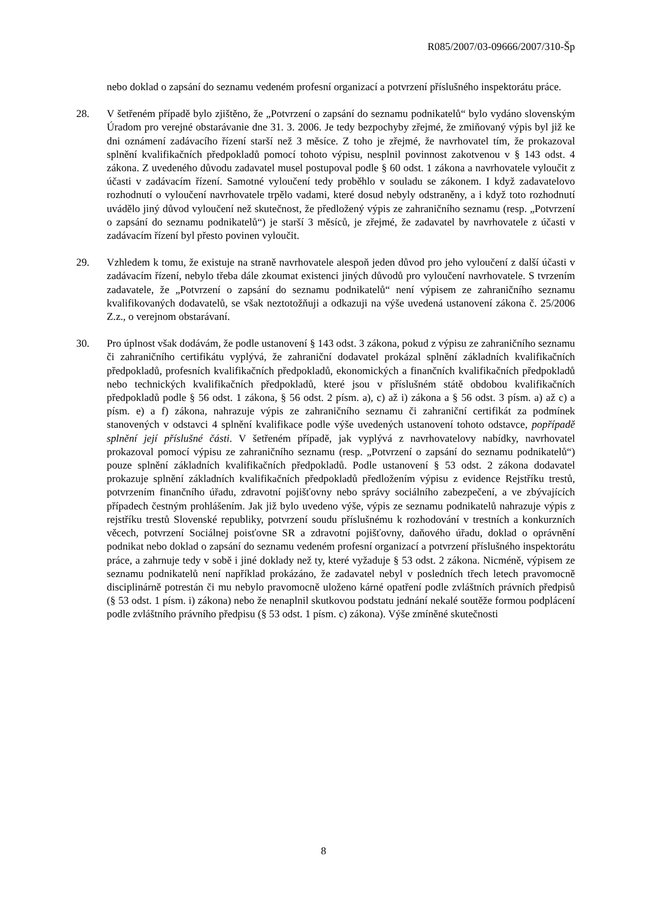R085/2007/03-09666/2007/310-Šp
nebo doklad o zapsání do seznamu vedeném profesní organizací a potvrzení příslušného inspektorátu práce.
28. V šetřeném případě bylo zjištěno, že „Potvrzení o zapsání do seznamu podnikatelů“ bylo vydáno slovenským Úradom pro verejné obstarávanie dne 31. 3. 2006. Je tedy bezpochyby zřejmé, že zmiňovaný výpis byl již ke dni oznámení zadávacího řízení starší než 3 měsíce. Z toho je zřejmé, že navrhovatel tím, že prokazoval splnění kvalifikačních předpokladů pomocí tohoto výpisu, nesplnil povinnost zakotvenou v § 143 odst. 4 zákona. Z uvedeného důvodu zadavatel musel postupoval podle § 60 odst. 1 zákona a navrhovatele vyloučit z účasti v zadávacím řízení. Samotné vyloučení tedy proběhlo v souladu se zákonem. I když zadavatelovo rozhodnutí o vyloučení navrhovatele trpělo vadami, které dosud nebyly odstraněny, a i když toto rozhodnutí uvádělo jiný důvod vyloučení než skutečnost, že předložený výpis ze zahraničního seznamu (resp. „Potvrzení o zapsání do seznamu podnikatelů“) je starší 3 měsíců, je zřejmé, že zadavatel by navrhovatele z účasti v zadávacím řízení byl přesto povinen vyloučit.
29. Vzhledem k tomu, že existuje na straně navrhovatele alespoň jeden důvod pro jeho vyloučení z další účasti v zadávacím řízení, nebylo třeba dále zkoumat existenci jiných důvodů pro vyloučení navrhovatele. S tvrzením zadavatele, že „Potvrzení o zapsání do seznamu podnikatelů“ není výpisem ze zahraničního seznamu kvalifikovaných dodavatelů, se však neztotožňuji a odkazuji na výše uvedená ustanovení zákona č. 25/2006 Z.z., o verejnom obstarávaní.
30. Pro úplnost však dodávám, že podle ustanovení § 143 odst. 3 zákona, pokud z výpisu ze zahraničního seznamu či zahraničního certifikátu vyplývá, že zahraniční dodavatel prokázal splnění základních kvalifikačních předpokladů, profesních kvalifikačních předpokladů, ekonomických a finančních kvalifikačních předpokladů nebo technických kvalifikačních předpokladů, které jsou v příslušném státě obdobou kvalifikačních předpokladů podle § 56 odst. 1 zákona, § 56 odst. 2 písm. a), c) až i) zákona a § 56 odst. 3 písm. a) až c) a písm. e) a f) zákona, nahrazuje výpis ze zahraničního seznamu či zahraniční certifikát za podmínek stanovených v odstavci 4 splnění kvalifikace podle výše uvedených ustanovení tohoto odstavce, popřípadě splnění její příslušné části. V šetřeném případě, jak vyplývá z navrhovatelovy nabídky, navrhovatel prokazoval pomocí výpisu ze zahraničního seznamu (resp. „Potvrzení o zapsání do seznamu podnikatelů“) pouze splnění základních kvalifikačních předpokladů. Podle ustanovení § 53 odst. 2 zákona dodavatel prokazuje splnění základních kvalifikačních předpokladů předložením výpisu z evidence Rejstříku trestů, potvrzením finančního úřadu, zdravotní pojišťovny nebo správy sociálního zabezpečení, a ve zbývajících případech čestným prohlášením. Jak již bylo uvedeno výše, výpis ze seznamu podnikatelů nahrazuje výpis z rejstříku trestů Slovenské republiky, potvrzení soudu příslušnému k rozhodování v trestních a konkurzních věcech, potvrzení Sociálnej poisťovne SR a zdravotní pojišťovny, daňového úřadu, doklad o oprávnění podnikat nebo doklad o zapsání do seznamu vedeném profesní organizací a potvrzení příslušného inspektorátu práce, a zahrnuje tedy v sobě i jiné doklady než ty, které vyžaduje § 53 odst. 2 zákona. Nicméně, výpisem ze seznamu podnikatelů není například prokázáno, že zadavatel nebyl v posledních třech letech pravomocně disciplinárně potrestán či mu nebylo pravomocně uloženo kárné opatření podle zvláštních právních předpisů (§ 53 odst. 1 písm. i) zákona) nebo že nenaplnil skutkovou podstatu jednání nekalé soutěže formou podplácení podle zvláštního právního předpisu (§ 53 odst. 1 písm. c) zákona). Výše zmíněné skutečnosti
8